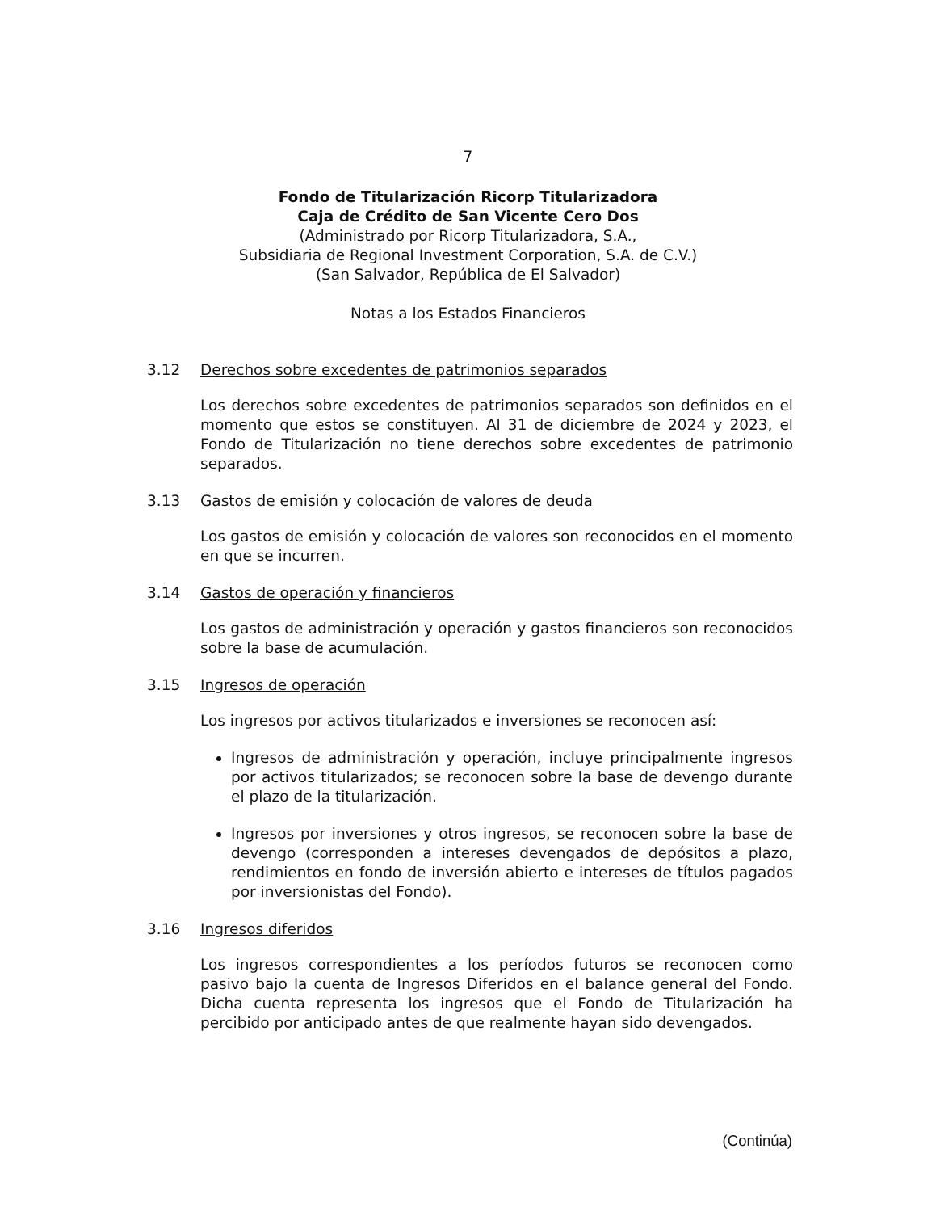7
Fondo de Titularización Ricorp Titularizadora
Caja de Crédito de San Vicente Cero Dos
(Administrado por Ricorp Titularizadora, S.A.,
Subsidiaria de Regional Investment Corporation, S.A. de C.V.)
(San Salvador, República de El Salvador)
Notas a los Estados Financieros
3.12 Derechos sobre excedentes de patrimonios separados
Los derechos sobre excedentes de patrimonios separados son definidos en el momento que estos se constituyen. Al 31 de diciembre de 2024 y 2023, el Fondo de Titularización no tiene derechos sobre excedentes de patrimonio separados.
3.13 Gastos de emisión y colocación de valores de deuda
Los gastos de emisión y colocación de valores son reconocidos en el momento en que se incurren.
3.14 Gastos de operación y financieros
Los gastos de administración y operación y gastos financieros son reconocidos sobre la base de acumulación.
3.15 Ingresos de operación
Los ingresos por activos titularizados e inversiones se reconocen así:
Ingresos de administración y operación, incluye principalmente ingresos por activos titularizados; se reconocen sobre la base de devengo durante el plazo de la titularización.
Ingresos por inversiones y otros ingresos, se reconocen sobre la base de devengo (corresponden a intereses devengados de depósitos a plazo, rendimientos en fondo de inversión abierto e intereses de títulos pagados por inversionistas del Fondo).
3.16 Ingresos diferidos
Los ingresos correspondientes a los períodos futuros se reconocen como pasivo bajo la cuenta de Ingresos Diferidos en el balance general del Fondo. Dicha cuenta representa los ingresos que el Fondo de Titularización ha percibido por anticipado antes de que realmente hayan sido devengados.
(Continúa)